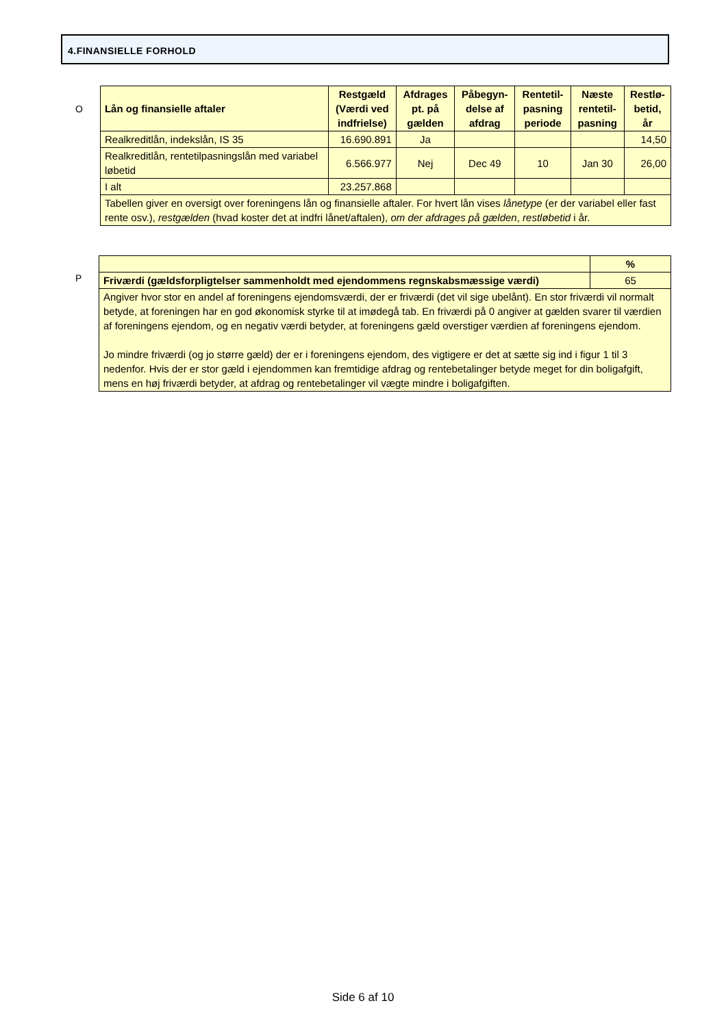4.FINANSIELLE FORHOLD
O
| Lån og finansielle aftaler | Restgæld (Værdi ved indfrielse) | Afdrages pt. på gælden | Påbegyn-delse af afdrag | Rentetil-pasning periode | Næste rentetil-pasning | Restlø-betid, år |
| --- | --- | --- | --- | --- | --- | --- |
| Realkreditlån, indekslån, IS 35 | 16.690.891 | Ja | | | | 14,50 |
| Realkreditlån, rentetilpasningslån med variabel løbetid | 6.566.977 | Nej | Dec 49 | 10 | Jan 30 | 26,00 |
| I alt | 23.257.868 | | | | | |
| Tabellen giver en oversigt over foreningens lån og finansielle aftaler. For hvert lån vises lånetype (er der variabel eller fast rente osv.), restgælden (hvad koster det at indfri lånet/aftalen), om der afdrages på gælden , restløbetid i år. | | | | | | |
P
| | % |
| Friværdi (gældsforpligtelser sammenholdt med ejendommens regnskabsmæssige værdi) | 65 |
| Angiver hvor stor en andel af foreningens ejendomsværdi, der er friværdi (det vil sige ubelånt). En stor friværdi vil normalt betyde, at foreningen har en god økonomisk styrke til at imødegå tab. En friværdi på 0 angiver at gælden svarer til værdien af foreningens ejendom, og en negativ værdi betyder, at foreningens gæld overstiger værdien af foreningens ejendom. Jo mindre friværdi (og jo større gæld) der er i foreningens ejendom, des vigtigere er det at sætte sig ind i figur 1 til 3 nedenfor. Hvis der er stor gæld i ejendommen kan fremtidige afdrag og rentebetalinger betyde meget for din boligafgift, mens en høj friværdi betyder, at afdrag og rentebetalinger vil vægte mindre i boligafgiften. | |
Side 6 af 10